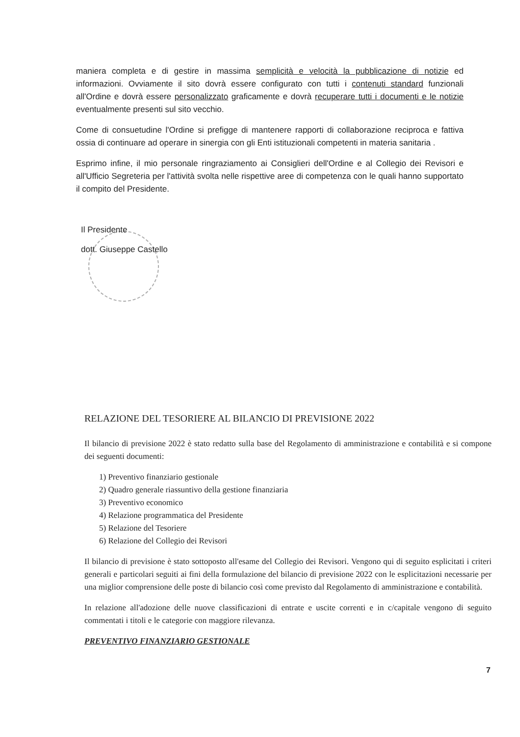maniera completa e di gestire in massima semplicità e velocità la pubblicazione di notizie ed informazioni. Ovviamente il sito dovrà essere configurato con tutti i contenuti standard funzionali all'Ordine e dovrà essere personalizzato graficamente e dovrà recuperare tutti i documenti e le notizie eventualmente presenti sul sito vecchio.
Come di consuetudine l'Ordine si prefigge di mantenere rapporti di collaborazione reciproca e fattiva ossia di continuare ad operare in sinergia con gli Enti istituzionali competenti in materia sanitaria .
Esprimo infine, il mio personale ringraziamento ai Consiglieri dell'Ordine e al Collegio dei Revisori e all'Ufficio Segreteria per l'attività svolta nelle rispettive aree di competenza con le quali hanno supportato il compito del Presidente.
Il Presidente
dott. Giuseppe Castello
RELAZIONE DEL TESORIERE AL BILANCIO DI PREVISIONE 2022
Il bilancio di previsione 2022 è stato redatto sulla base del Regolamento di amministrazione e contabilità e si compone dei seguenti documenti:
1) Preventivo finanziario gestionale
2) Quadro generale riassuntivo della gestione finanziaria
3) Preventivo economico
4) Relazione programmatica del Presidente
5) Relazione del Tesoriere
6) Relazione del Collegio dei Revisori
Il bilancio di previsione è stato sottoposto all'esame del Collegio dei Revisori. Vengono qui di seguito esplicitati i criteri generali e particolari seguiti ai fini della formulazione del bilancio di previsione 2022 con le esplicitazioni necessarie per una miglior comprensione delle poste di bilancio così come previsto dal Regolamento di amministrazione e contabilità.
In relazione all'adozione delle nuove classificazioni di entrate e uscite correnti e in c/capitale vengono di seguito commentati i titoli e le categorie con maggiore rilevanza.
PREVENTIVO FINANZIARIO GESTIONALE
7